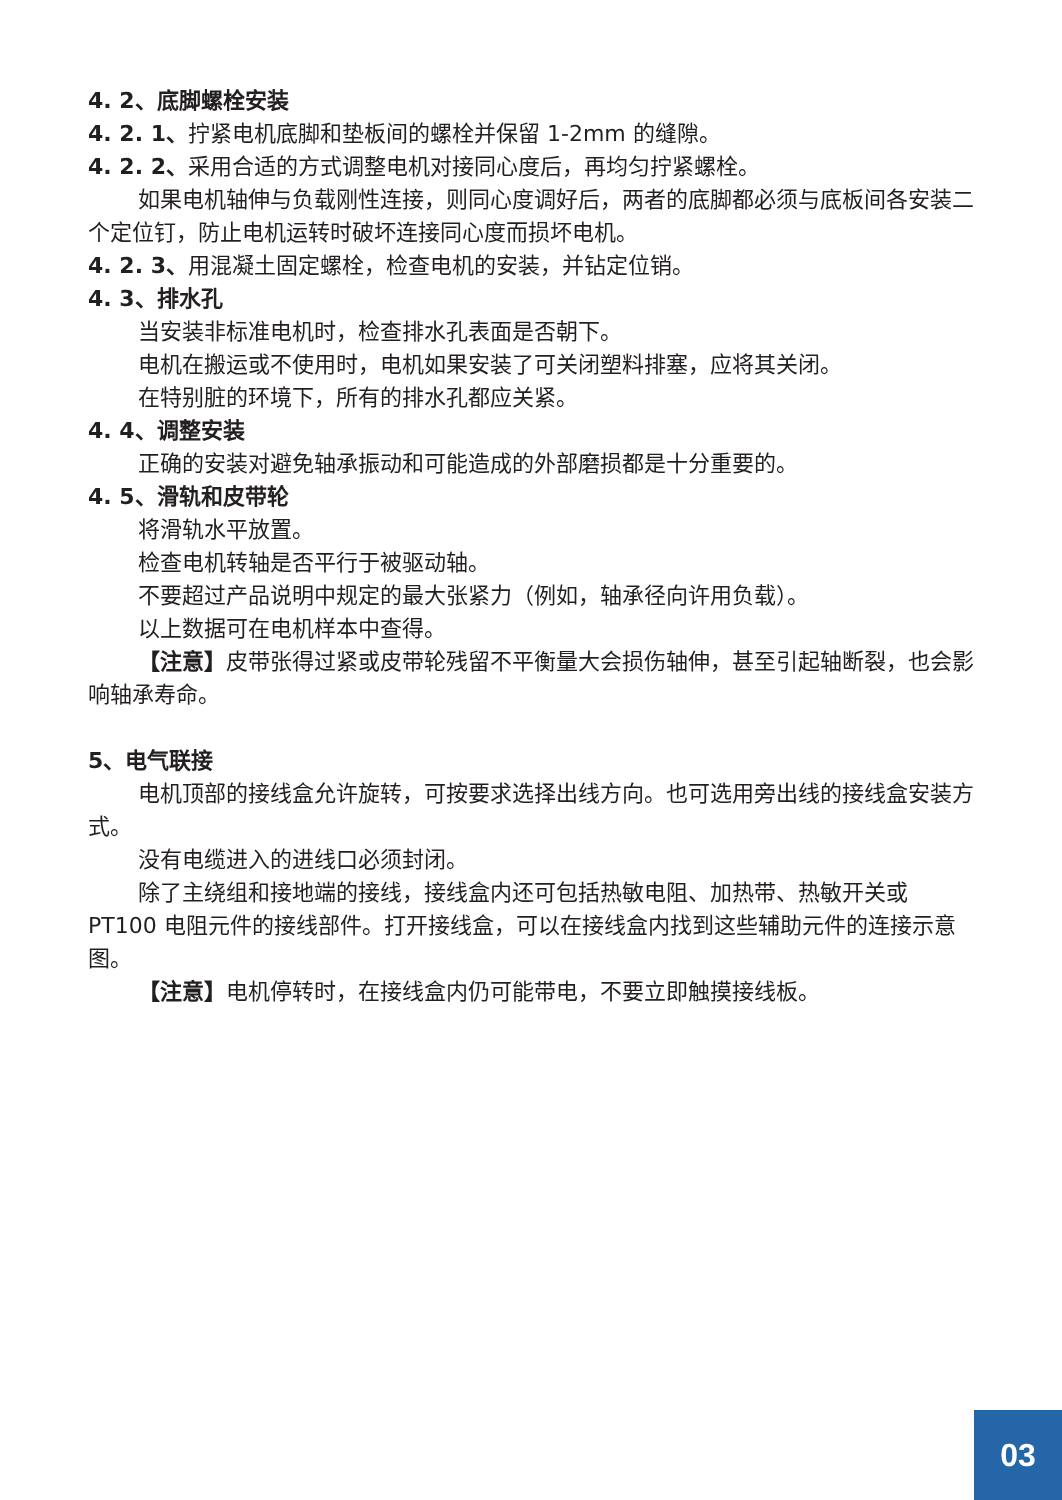4. 2、底脚螺栓安装
4. 2. 1、拧紧电机底脚和垫板间的螺栓并保留 1-2mm 的缝隙。
4. 2. 2、采用合适的方式调整电机对接同心度后，再均匀拧紧螺栓。
如果电机轴伸与负载刚性连接，则同心度调好后，两者的底脚都必须与底板间各安装二个定位钉，防止电机运转时破坏连接同心度而损坏电机。
4. 2. 3、用混凝土固定螺栓，检查电机的安装，并钻定位销。
4. 3、排水孔
当安装非标准电机时，检查排水孔表面是否朝下。
电机在搬运或不使用时，电机如果安装了可关闭塑料排塞，应将其关闭。
在特别脏的环境下，所有的排水孔都应关紧。
4. 4、调整安装
正确的安装对避免轴承振动和可能造成的外部磨损都是十分重要的。
4. 5、滑轨和皮带轮
将滑轨水平放置。
检查电机转轴是否平行于被驱动轴。
不要超过产品说明中规定的最大张紧力（例如，轴承径向许用负载）。
以上数据可在电机样本中查得。
【注意】皮带张得过紧或皮带轮残留不平衡量大会损伤轴伸，甚至引起轴断裂，也会影响轴承寿命。
5、电气联接
电机顶部的接线盒允许旋转，可按要求选择出线方向。也可选用旁出线的接线盒安装方式。
没有电缆进入的进线口必须封闭。
除了主绕组和接地端的接线，接线盒内还可包括热敏电阻、加热带、热敏开关或 PT100 电阻元件的接线部件。打开接线盒，可以在接线盒内找到这些辅助元件的连接示意图。
【注意】电机停转时，在接线盒内仍可能带电，不要立即触摸接线板。
03